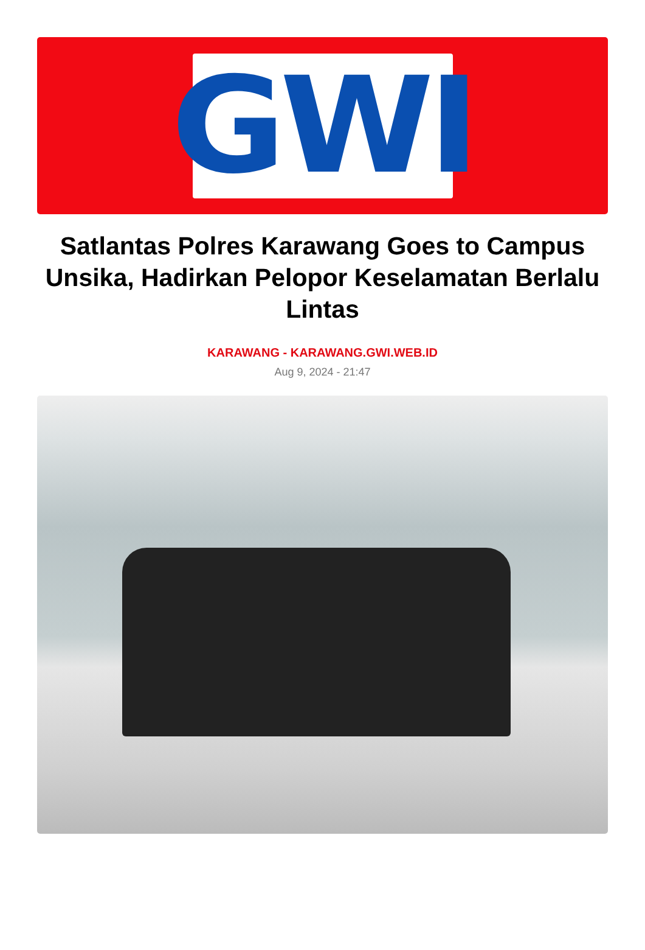GWI
Satlantas Polres Karawang Goes to Campus Unsika, Hadirkan Pelopor Keselamatan Berlalu Lintas
KARAWANG - KARAWANG.GWI.WEB.ID
Aug 9, 2024 - 21:47